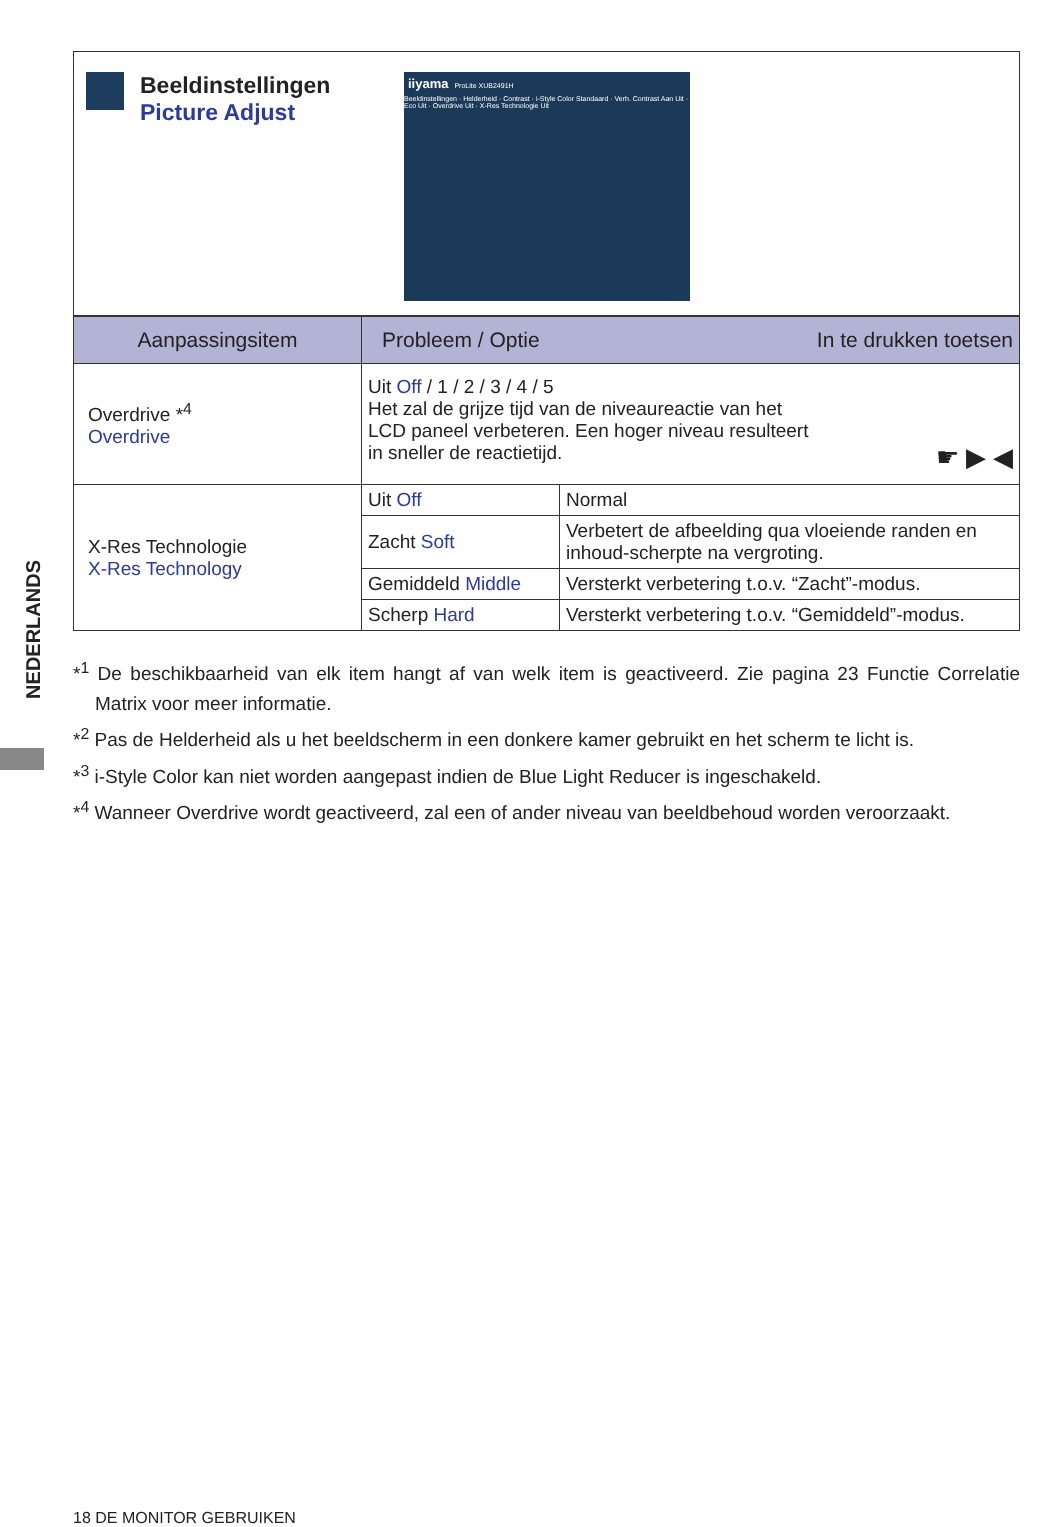NEDERLANDS
Beeldinstellingen
Picture Adjust
iiyama ProLite XUB2491H
Beeldinstellingen · Helderheid · Contrast · i-Style Color Standaard · Verh. Contrast Aan Uit · Eco Uit · Overdrive Uit · X-Res Technologie Uit
| Aanpassingsitem | Probleem / Optie In te drukken toetsen | |
| --- | --- | --- |
| Overdrive *<sup>4</sup> Overdrive | Uit Off / 1 / 2 / 3 / 4 / 5 Het zal de grijze tijd van de niveaureactie van het LCD paneel verbeteren. Een hoger niveau resulteert in sneller de reactietijd. ☛ ▶ ◀ | |
| X-Res Technologie X-Res Technology | Uit Off | Normal |
| | Zacht Soft | Verbetert de afbeelding qua vloeiende randen en inhoud-scherpte na vergroting. |
| | Gemiddeld Middle | Versterkt verbetering t.o.v. “Zacht”-modus. |
| | Scherp Hard | Versterkt verbetering t.o.v. “Gemiddeld”-modus. |
*<sup>1</sup> De beschikbaarheid van elk item hangt af van welk item is geactiveerd. Zie pagina 23 Functie Correlatie Matrix voor meer informatie.
*<sup>2</sup> Pas de Helderheid als u het beeldscherm in een donkere kamer gebruikt en het scherm te licht is.
*<sup>3</sup> i-Style Color kan niet worden aangepast indien de Blue Light Reducer is ingeschakeld.
*<sup>4</sup> Wanneer Overdrive wordt geactiveerd, zal een of ander niveau van beeldbehoud worden veroorzaakt.
18 DE MONITOR GEBRUIKEN